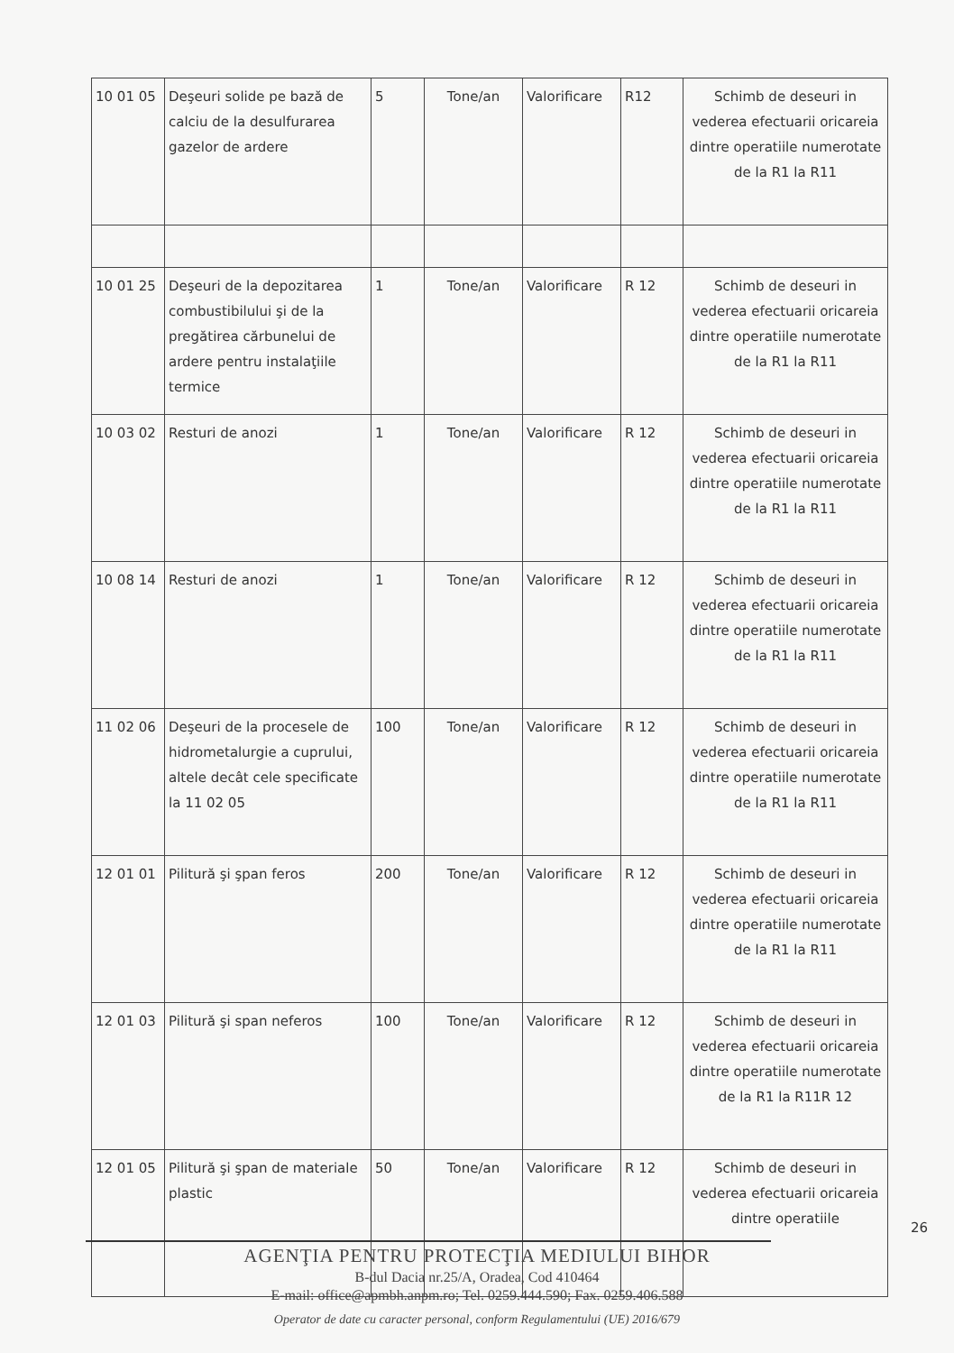| 10 01 05 | Deşeuri solide pe bază de calciu de la desulfurarea gazelor de ardere | 5 | Tone/an | Valorificare | R12 | Schimb de deseuri in vederea efectuarii oricareia dintre operatiile numerotate de la R1 la R11 |
| 10 01 25 | Deşeuri de la depozitarea combustibilului şi de la pregătirea cărbunelui de ardere pentru instalaţiile termice | 1 | Tone/an | Valorificare | R 12 | Schimb de deseuri in vederea efectuarii oricareia dintre operatiile numerotate de la R1 la R11 |
| 10 03 02 | Resturi de anozi | 1 | Tone/an | Valorificare | R 12 | Schimb de deseuri in vederea efectuarii oricareia dintre operatiile numerotate de la R1 la R11 |
| 10 08 14 | Resturi de anozi | 1 | Tone/an | Valorificare | R 12 | Schimb de deseuri in vederea efectuarii oricareia dintre operatiile numerotate de la R1 la R11 |
| 11 02 06 | Deşeuri de la procesele de hidrometalurgie a cuprului, altele decât cele specificate la 11 02 05 | 100 | Tone/an | Valorificare | R 12 | Schimb de deseuri in vederea efectuarii oricareia dintre operatiile numerotate de la R1 la R11 |
| 12 01 01 | Pilitură şi şpan feros | 200 | Tone/an | Valorificare | R 12 | Schimb de deseuri in vederea efectuarii oricareia dintre operatiile numerotate de la R1 la R11 |
| 12 01 03 | Pilitură şi span neferos | 100 | Tone/an | Valorificare | R 12 | Schimb de deseuri in vederea efectuarii oricareia dintre operatiile numerotate de la R1 la R11R 12 |
| 12 01 05 | Pilitură şi şpan de materiale plastic | 50 | Tone/an | Valorificare | R 12 | Schimb de deseuri in vederea efectuarii oricareia dintre operatiile |
26
AGENŢIA PENTRU PROTECŢIA MEDIULUI BIHOR
B-dul Dacia nr.25/A, Oradea, Cod 410464
E-mail: office@apmbh.anpm.ro; Tel. 0259.444.590; Fax. 0259.406.588
Operator de date cu caracter personal, conform Regulamentului (UE) 2016/679